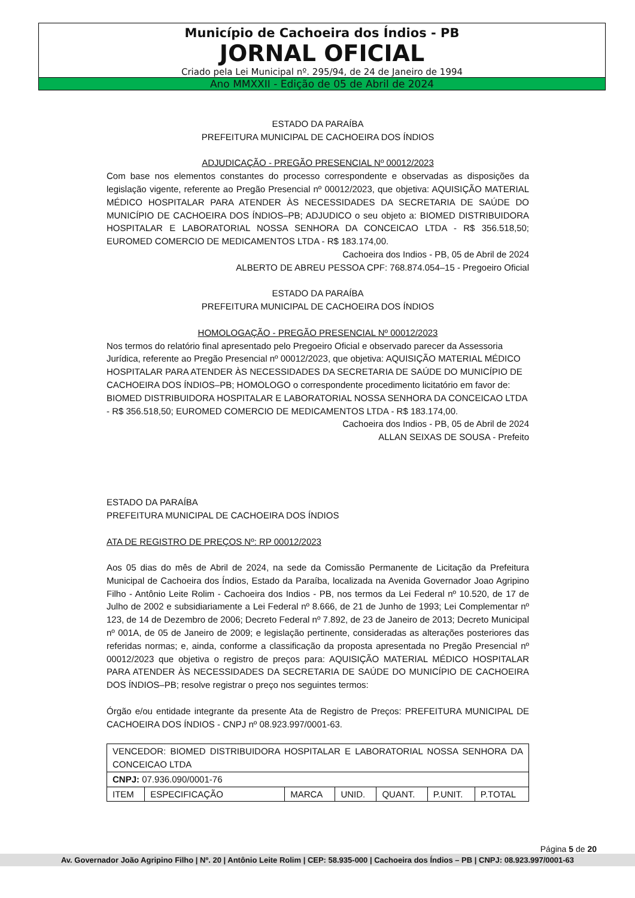Município de Cachoeira dos Índios - PB
JORNAL OFICIAL
Criado pela Lei Municipal nº. 295/94, de 24 de Janeiro de 1994
Ano MMXXII - Edição de 05 de Abril de 2024
ESTADO DA PARAÍBA
PREFEITURA MUNICIPAL DE CACHOEIRA DOS ÍNDIOS
ADJUDICAÇÃO - PREGÃO PRESENCIAL Nº 00012/2023
Com base nos elementos constantes do processo correspondente e observadas as disposições da legislação vigente, referente ao Pregão Presencial nº 00012/2023, que objetiva: AQUISIÇÃO MATERIAL MÉDICO HOSPITALAR PARA ATENDER ÀS NECESSIDADES DA SECRETARIA DE SAÚDE DO MUNICÍPIO DE CACHOEIRA DOS ÍNDIOS–PB; ADJUDICO o seu objeto a: BIOMED DISTRIBUIDORA HOSPITALAR E LABORATORIAL NOSSA SENHORA DA CONCEICAO LTDA - R$ 356.518,50; EUROMED COMERCIO DE MEDICAMENTOS LTDA - R$ 183.174,00.
Cachoeira dos Indios - PB, 05 de Abril de 2024
ALBERTO DE ABREU PESSOA CPF: 768.874.054–15 - Pregoeiro Oficial
ESTADO DA PARAÍBA
PREFEITURA MUNICIPAL DE CACHOEIRA DOS ÍNDIOS
HOMOLOGAÇÃO - PREGÃO PRESENCIAL Nº 00012/2023
Nos termos do relatório final apresentado pelo Pregoeiro Oficial e observado parecer da Assessoria Jurídica, referente ao Pregão Presencial nº 00012/2023, que objetiva: AQUISIÇÃO MATERIAL MÉDICO HOSPITALAR PARA ATENDER ÀS NECESSIDADES DA SECRETARIA DE SAÚDE DO MUNICÍPIO DE CACHOEIRA DOS ÍNDIOS–PB; HOMOLOGO o correspondente procedimento licitatório em favor de: BIOMED DISTRIBUIDORA HOSPITALAR E LABORATORIAL NOSSA SENHORA DA CONCEICAO LTDA - R$ 356.518,50; EUROMED COMERCIO DE MEDICAMENTOS LTDA - R$ 183.174,00.
Cachoeira dos Indios - PB, 05 de Abril de 2024
ALLAN SEIXAS DE SOUSA - Prefeito
ESTADO DA PARAÍBA
PREFEITURA MUNICIPAL DE CACHOEIRA DOS ÍNDIOS
ATA DE REGISTRO DE PREÇOS Nº: RP 00012/2023
Aos 05 dias do mês de Abril de 2024, na sede da Comissão Permanente de Licitação da Prefeitura Municipal de Cachoeira dos Índios, Estado da Paraíba, localizada na Avenida Governador Joao Agripino Filho - Antônio Leite Rolim - Cachoeira dos Indios - PB, nos termos da Lei Federal nº 10.520, de 17 de Julho de 2002 e subsidiariamente a Lei Federal nº 8.666, de 21 de Junho de 1993; Lei Complementar nº 123, de 14 de Dezembro de 2006; Decreto Federal nº 7.892, de 23 de Janeiro de 2013; Decreto Municipal nº 001A, de 05 de Janeiro de 2009; e legislação pertinente, consideradas as alterações posteriores das referidas normas; e, ainda, conforme a classificação da proposta apresentada no Pregão Presencial nº 00012/2023 que objetiva o registro de preços para: AQUISIÇÃO MATERIAL MÉDICO HOSPITALAR PARA ATENDER ÀS NECESSIDADES DA SECRETARIA DE SAÚDE DO MUNICÍPIO DE CACHOEIRA DOS ÍNDIOS–PB; resolve registrar o preço nos seguintes termos:
Órgão e/ou entidade integrante da presente Ata de Registro de Preços: PREFEITURA MUNICIPAL DE CACHOEIRA DOS ÍNDIOS - CNPJ nº 08.923.997/0001-63.
| VENCEDOR: BIOMED DISTRIBUIDORA HOSPITALAR E LABORATORIAL NOSSA SENHORA DA CONCEICAO LTDA | | | | | | |
| CNPJ: 07.936.090/0001-76 | | | | | | |
| ITEM | ESPECIFICAÇÃO | MARCA | UNID. | QUANT. | P.UNIT. | P.TOTAL |
Página 5 de 20
Av. Governador João Agripino Filho | Nº. 20 | Antônio Leite Rolim | CEP: 58.935-000 | Cachoeira dos Índios – PB | CNPJ: 08.923.997/0001-63